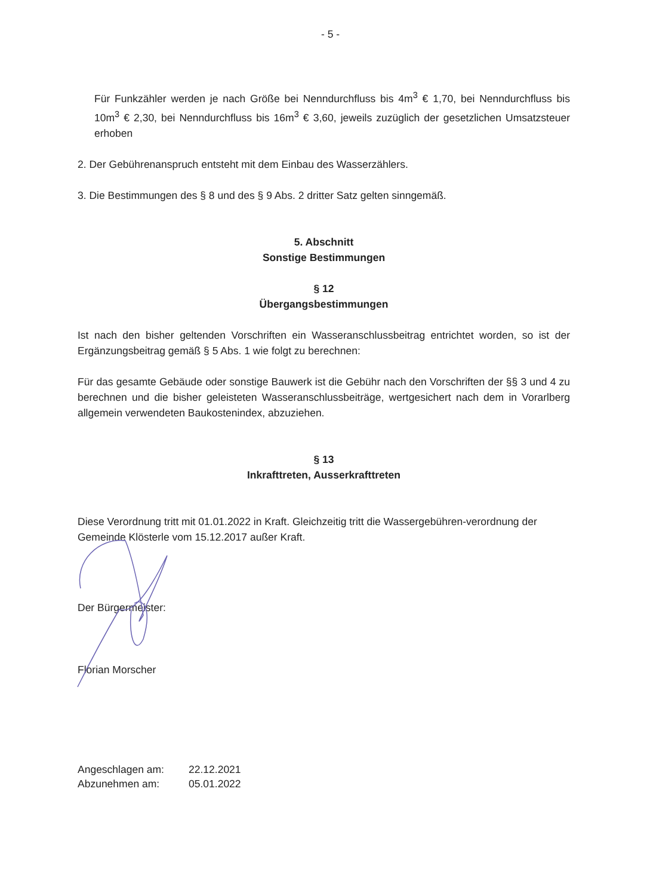- 5 -
Für Funkzähler werden je nach Größe bei Nenndurchfluss bis 4m<sup>3</sup> € 1,70, bei Nenndurchfluss bis 10m<sup>3</sup> € 2,30, bei Nenndurchfluss bis 16m<sup>3</sup> € 3,60, jeweils zuzüglich der gesetzlichen Umsatzsteuer erhoben
2. Der Gebührenanspruch entsteht mit dem Einbau des Wasserzählers.
3. Die Bestimmungen des § 8 und des § 9 Abs. 2 dritter Satz gelten sinngemäß.
5. Abschnitt
Sonstige Bestimmungen
§ 12
Übergangsbestimmungen
Ist nach den bisher geltenden Vorschriften ein Wasseranschlussbeitrag entrichtet worden, so ist der Ergänzungsbeitrag gemäß § 5 Abs. 1 wie folgt zu berechnen:
Für das gesamte Gebäude oder sonstige Bauwerk ist die Gebühr nach den Vorschriften der §§ 3 und 4 zu berechnen und die bisher geleisteten Wasseranschlussbeiträge, wertgesichert nach dem in Vorarlberg allgemein verwendeten Baukostenindex, abzuziehen.
§ 13
Inkrafttreten, Ausserkrafttreten
Diese Verordnung tritt mit 01.01.2022 in Kraft. Gleichzeitig tritt die Wassergebühren-verordnung der Gemeinde Klösterle vom 15.12.2017 außer Kraft.
Der Bürgermeister:
Florian Morscher
Angeschlagen am: 22.12.2021 Abzunehmen am: 05.01.2022